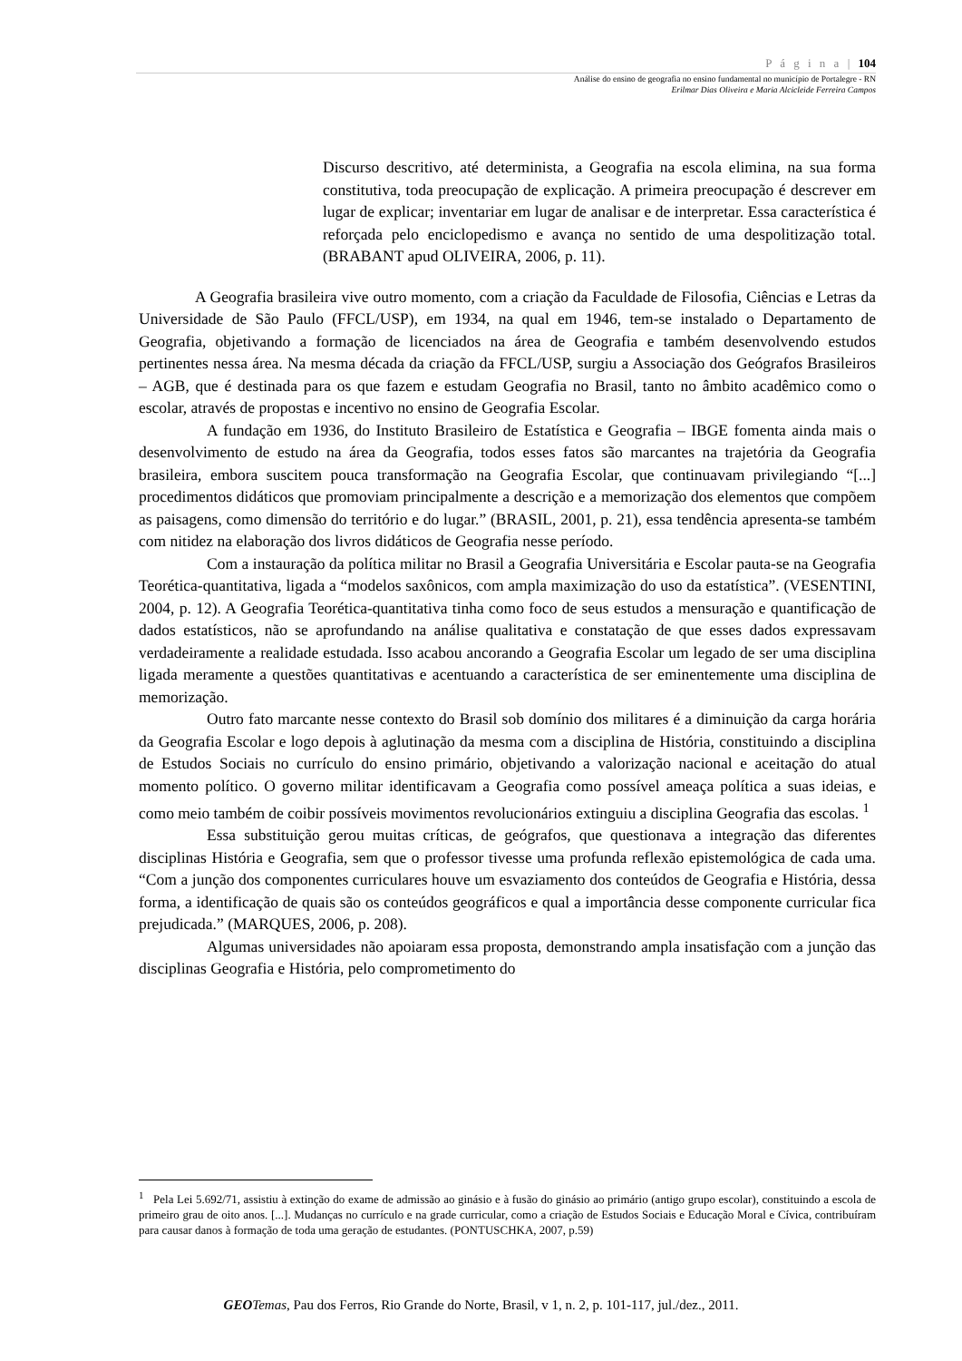P á g i n a | 104
Análise do ensino de geografia no ensino fundamental no município de Portalegre - RN
Erilmar Dias Oliveira e Maria Alcicleide Ferreira Campos
Discurso descritivo, até determinista, a Geografia na escola elimina, na sua forma constitutiva, toda preocupação de explicação. A primeira preocupação é descrever em lugar de explicar; inventariar em lugar de analisar e de interpretar. Essa característica é reforçada pelo enciclopedismo e avança no sentido de uma despolitização total. (BRABANT apud OLIVEIRA, 2006, p. 11).
A Geografia brasileira vive outro momento, com a criação da Faculdade de Filosofia, Ciências e Letras da Universidade de São Paulo (FFCL/USP), em 1934, na qual em 1946, tem-se instalado o Departamento de Geografia, objetivando a formação de licenciados na área de Geografia e também desenvolvendo estudos pertinentes nessa área. Na mesma década da criação da FFCL/USP, surgiu a Associação dos Geógrafos Brasileiros – AGB, que é destinada para os que fazem e estudam Geografia no Brasil, tanto no âmbito acadêmico como o escolar, através de propostas e incentivo no ensino de Geografia Escolar.
A fundação em 1936, do Instituto Brasileiro de Estatística e Geografia – IBGE fomenta ainda mais o desenvolvimento de estudo na área da Geografia, todos esses fatos são marcantes na trajetória da Geografia brasileira, embora suscitem pouca transformação na Geografia Escolar, que continuavam privilegiando “[...] procedimentos didáticos que promoviam principalmente a descrição e a memorização dos elementos que compõem as paisagens, como dimensão do território e do lugar.” (BRASIL, 2001, p. 21), essa tendência apresenta-se também com nitidez na elaboração dos livros didáticos de Geografia nesse período.
Com a instauração da política militar no Brasil a Geografia Universitária e Escolar pauta-se na Geografia Teorética-quantitativa, ligada a “modelos saxônicos, com ampla maximização do uso da estatística”. (VESENTINI, 2004, p. 12). A Geografia Teorética-quantitativa tinha como foco de seus estudos a mensuração e quantificação de dados estatísticos, não se aprofundando na análise qualitativa e constatação de que esses dados expressavam verdadeiramente a realidade estudada. Isso acabou ancorando a Geografia Escolar um legado de ser uma disciplina ligada meramente a questões quantitativas e acentuando a característica de ser eminentemente uma disciplina de memorização.
Outro fato marcante nesse contexto do Brasil sob domínio dos militares é a diminuição da carga horária da Geografia Escolar e logo depois à aglutinação da mesma com a disciplina de História, constituindo a disciplina de Estudos Sociais no currículo do ensino primário, objetivando a valorização nacional e aceitação do atual momento político. O governo militar identificavam a Geografia como possível ameaça política a suas ideias, e como meio também de coibir possíveis movimentos revolucionários extinguiu a disciplina Geografia das escolas. <sup>1</sup>
Essa substituição gerou muitas críticas, de geógrafos, que questionava a integração das diferentes disciplinas História e Geografia, sem que o professor tivesse uma profunda reflexão epistemológica de cada uma. “Com a junção dos componentes curriculares houve um esvaziamento dos conteúdos de Geografia e História, dessa forma, a identificação de quais são os conteúdos geográficos e qual a importância desse componente curricular fica prejudicada.” (MARQUES, 2006, p. 208).
Algumas universidades não apoiaram essa proposta, demonstrando ampla insatisfação com a junção das disciplinas Geografia e História, pelo comprometimento do
<sup>1</sup> Pela Lei 5.692/71, assistiu à extinção do exame de admissão ao ginásio e à fusão do ginásio ao primário (antigo grupo escolar), constituindo a escola de primeiro grau de oito anos. [...]. Mudanças no currículo e na grade curricular, como a criação de Estudos Sociais e Educação Moral e Cívica, contribuíram para causar danos à formação de toda uma geração de estudantes. (PONTUSCHKA, 2007, p.59)
GEO Temas, Pau dos Ferros, Rio Grande do Norte, Brasil, v 1, n. 2, p. 101-117, jul./dez., 2011.